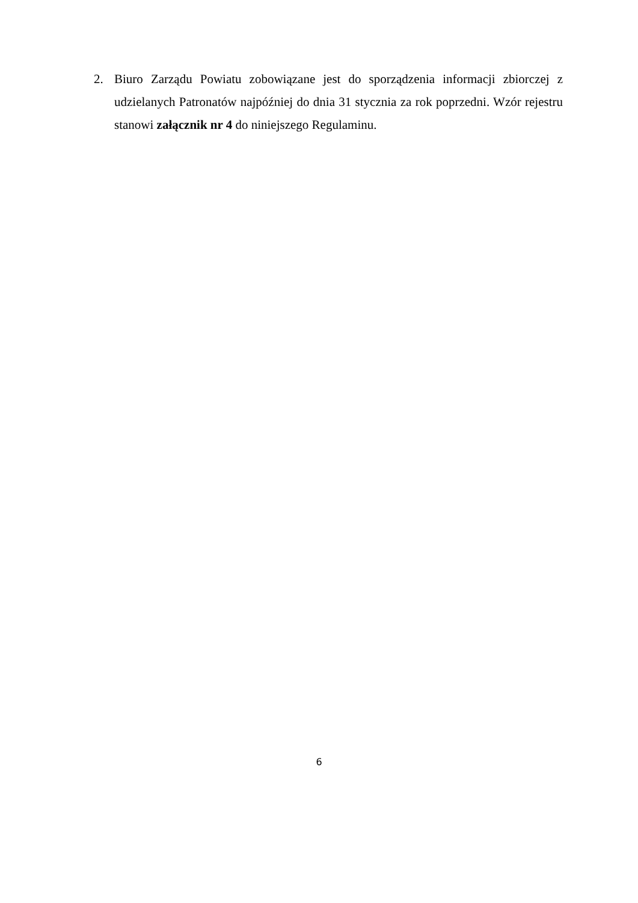2. Biuro Zarządu Powiatu zobowiązane jest do sporządzenia informacji zbiorczej z udzielanych Patronatów najpóźniej do dnia 31 stycznia za rok poprzedni. Wzór rejestru stanowi załącznik nr 4 do niniejszego Regulaminu.
6